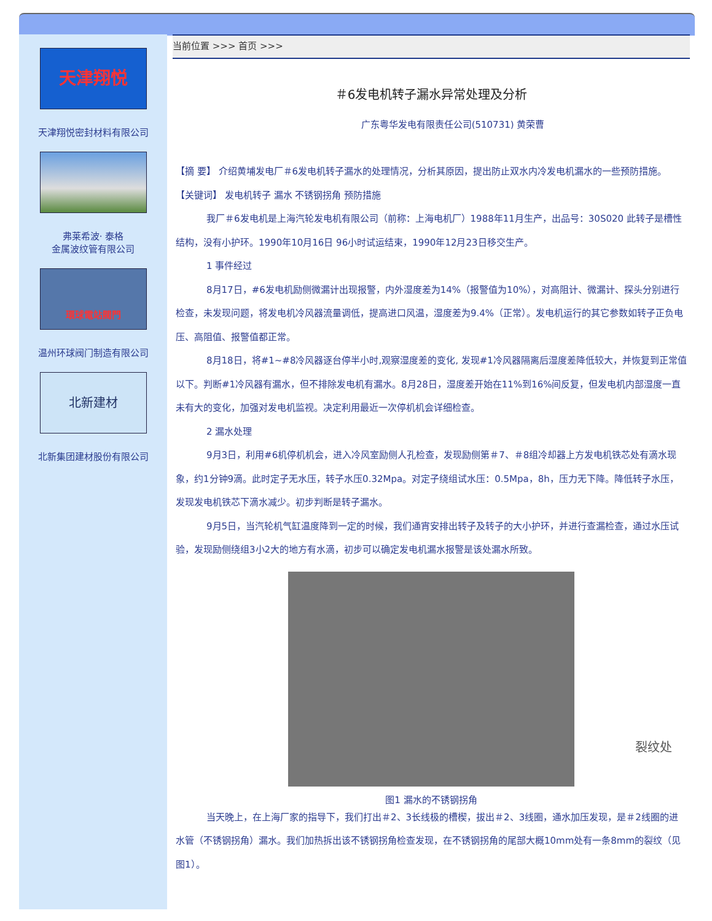天津翔悦
天津翔悦密封材料有限公司
弗莱希波· 泰格
金属波纹管有限公司
環球電站閥門
温州环球阀门制造有限公司
北新建材
北新集团建材股份有限公司
当前位置 >>> 首页 >>>
＃6发电机转子漏水异常处理及分析
广东粤华发电有限责任公司(510731) 黄荣曹
【摘 要】 介绍黄埔发电厂＃6发电机转子漏水的处理情况，分析其原因，提出防止双水内冷发电机漏水的一些预防措施。
【关键词】 发电机转子 漏水 不锈钢拐角 预防措施
我厂＃6发电机是上海汽轮发电机有限公司（前称：上海电机厂）1988年11月生产，出品号：30S020 此转子是槽性结构，没有小护环。1990年10月16日 96小时试运结束，1990年12月23日移交生产。
1 事件经过
8月17日，#6发电机励侧微漏计出现报警，内外湿度差为14%（报警值为10%），对高阻计、微漏计、探头分别进行检查，未发现问题，将发电机冷风器流量调低，提高进口风温，湿度差为9.4%（正常）。发电机运行的其它参数如转子正负电压、高阻值、报警值都正常。
8月18日，将#1~#8冷风器逐台停半小时,观察湿度差的变化, 发现#1冷风器隔离后湿度差降低较大，并恢复到正常值以下。判断#1冷风器有漏水，但不排除发电机有漏水。8月28日，湿度差开始在11%到16%间反复，但发电机内部湿度一直未有大的变化，加强对发电机监视。决定利用最近一次停机机会详细检查。
2 漏水处理
9月3日，利用#6机停机机会，进入冷风室励侧人孔检查，发现励侧第＃7、＃8组冷却器上方发电机铁芯处有滴水现象，约1分钟9滴。此时定子无水压，转子水压0.32Mpa。对定子绕组试水压：0.5Mpa，8h，压力无下降。降低转子水压，发现发电机铁芯下滴水减少。初步判断是转子漏水。
9月5日，当汽轮机气缸温度降到一定的时候，我们通宵安排出转子及转子的大小护环，并进行查漏检查，通过水压试验，发现励侧绕组3小2大的地方有水滴，初步可以确定发电机漏水报警是该处漏水所致。
裂纹处
图1 漏水的不锈钢拐角
当天晚上，在上海厂家的指导下，我们打出＃2、3长线极的槽楔，拔出＃2、3线圈，通水加压发现，是＃2线圈的进水管（不锈钢拐角）漏水。我们加热拆出该不锈钢拐角检查发现，在不锈钢拐角的尾部大概10mm处有一条8mm的裂纹（见图1）。